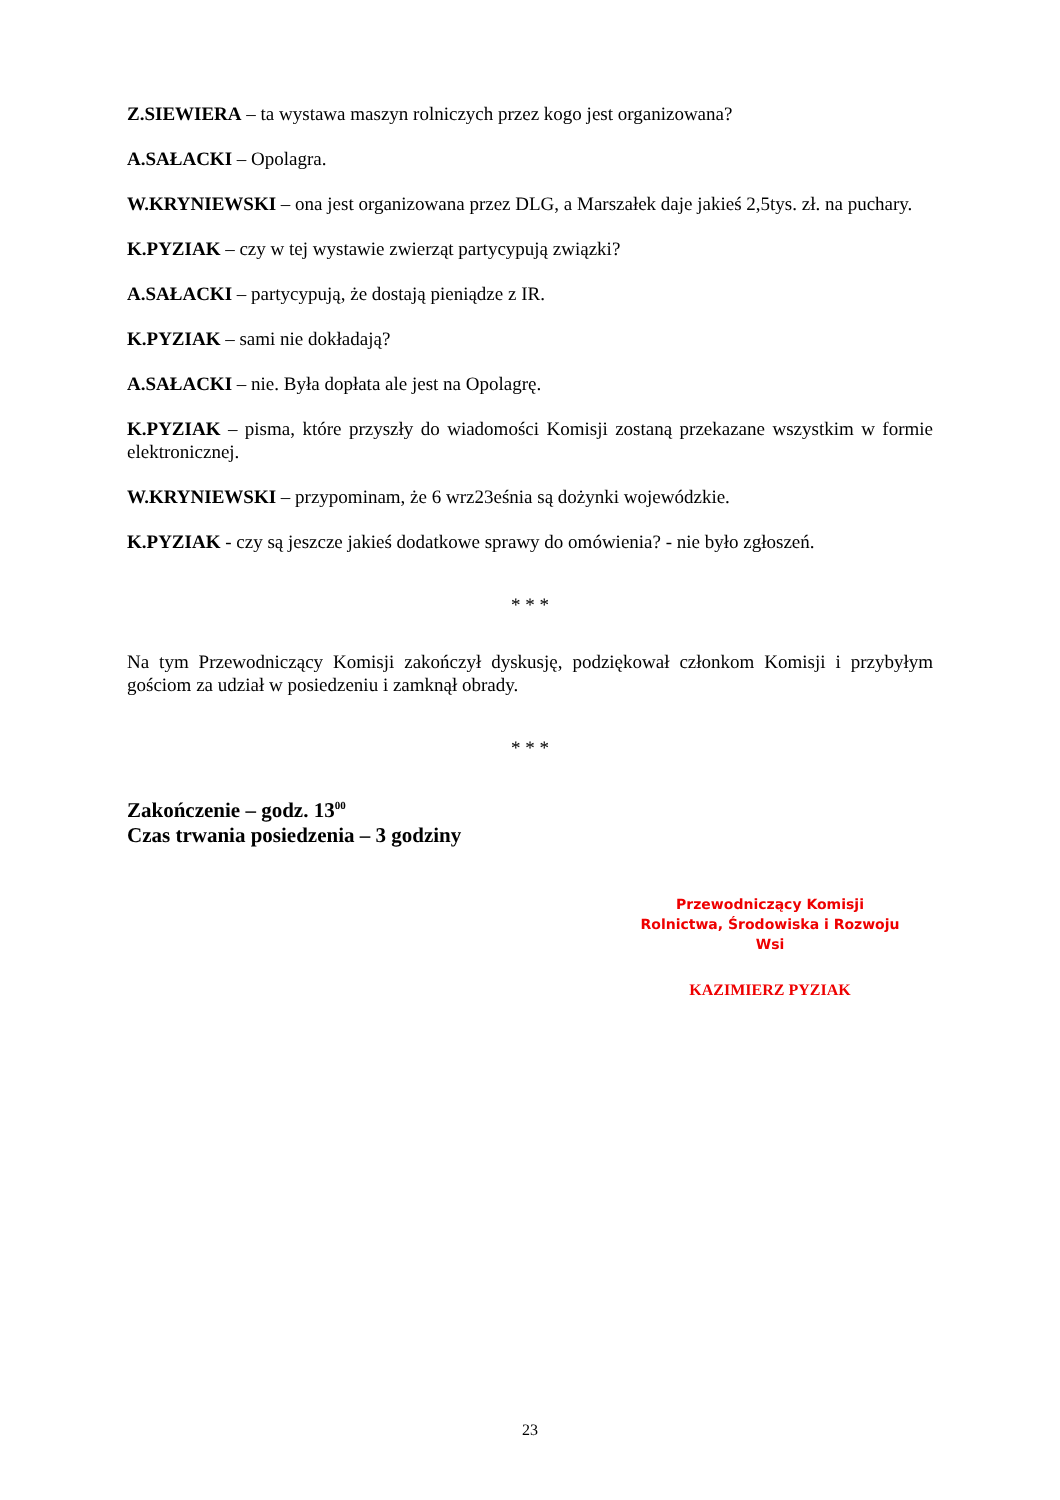Z.SIEWIERA – ta wystawa maszyn rolniczych przez kogo jest organizowana?
A.SAŁACKI – Opolagra.
W.KRYNIEWSKI – ona jest organizowana przez DLG, a Marszałek daje jakieś 2,5tys. zł. na puchary.
K.PYZIAK – czy w tej wystawie zwierząt partycypują związki?
A.SAŁACKI – partycypują, że dostają pieniądze z IR.
K.PYZIAK – sami nie dokładają?
A.SAŁACKI – nie. Była dopłata ale jest na Opolagrę.
K.PYZIAK – pisma, które przyszły do wiadomości Komisji zostaną przekazane wszystkim w formie elektronicznej.
W.KRYNIEWSKI – przypominam, że 6 wrz23eśnia są dożynki wojewódzkie.
K.PYZIAK - czy są jeszcze jakieś dodatkowe sprawy do omówienia? - nie było zgłoszeń.
* * *
Na tym Przewodniczący Komisji zakończył dyskusję, podziękował członkom Komisji i przybyłym gościom za udział w posiedzeniu i zamknął obrady.
* * *
Zakończenie – godz. 13<sup>00</sup>
Czas trwania posiedzenia – 3 godziny
Przewodniczący Komisji
Rolnictwa, Środowiska i Rozwoju Wsi
KAZIMIERZ PYZIAK
23